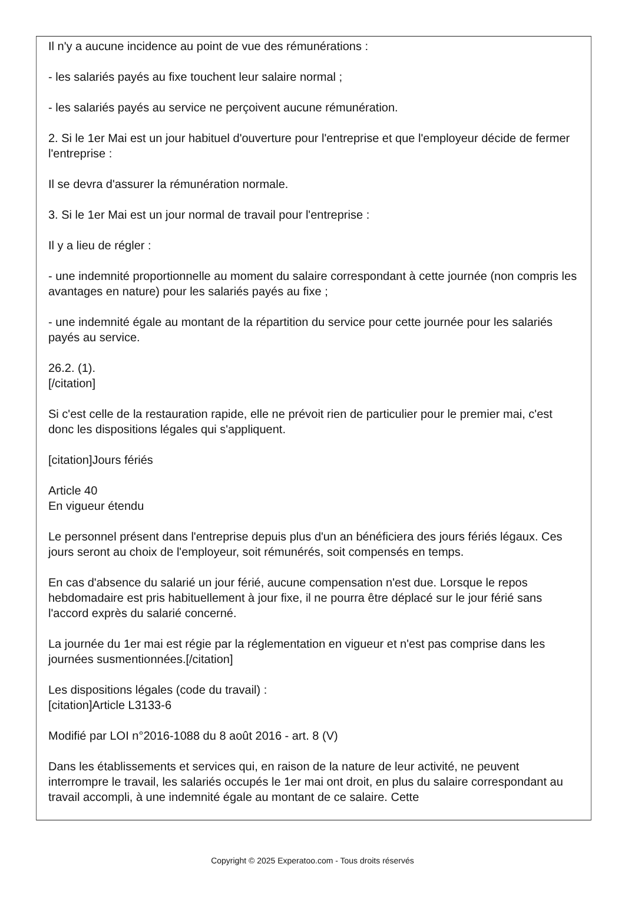Il n'y a aucune incidence au point de vue des rémunérations :
- les salariés payés au fixe touchent leur salaire normal ;
- les salariés payés au service ne perçoivent aucune rémunération.
2. Si le 1er Mai est un jour habituel d'ouverture pour l'entreprise et que l'employeur décide de fermer l'entreprise :
Il se devra d'assurer la rémunération normale.
3. Si le 1er Mai est un jour normal de travail pour l'entreprise :
Il y a lieu de régler :
- une indemnité proportionnelle au moment du salaire correspondant à cette journée (non compris les avantages en nature) pour les salariés payés au fixe ;
- une indemnité égale au montant de la répartition du service pour cette journée pour les salariés payés au service.
26.2. (1).
[/citation]
Si c'est celle de la restauration rapide, elle ne prévoit rien de particulier pour le premier mai, c'est donc les dispositions légales qui s'appliquent.
[citation]Jours fériés
Article 40
En vigueur étendu
Le personnel présent dans l'entreprise depuis plus d'un an bénéficiera des jours fériés légaux. Ces jours seront au choix de l'employeur, soit rémunérés, soit compensés en temps.
En cas d'absence du salarié un jour férié, aucune compensation n'est due. Lorsque le repos hebdomadaire est pris habituellement à jour fixe, il ne pourra être déplacé sur le jour férié sans l'accord exprès du salarié concerné.
La journée du 1er mai est régie par la réglementation en vigueur et n'est pas comprise dans les journées susmentionnées.[/citation]
Les dispositions légales (code du travail) :
[citation]Article L3133-6
Modifié par LOI n°2016-1088 du 8 août 2016 - art. 8 (V)
Dans les établissements et services qui, en raison de la nature de leur activité, ne peuvent interrompre le travail, les salariés occupés le 1er mai ont droit, en plus du salaire correspondant au travail accompli, à une indemnité égale au montant de ce salaire. Cette
Copyright © 2025 Experatoo.com - Tous droits réservés